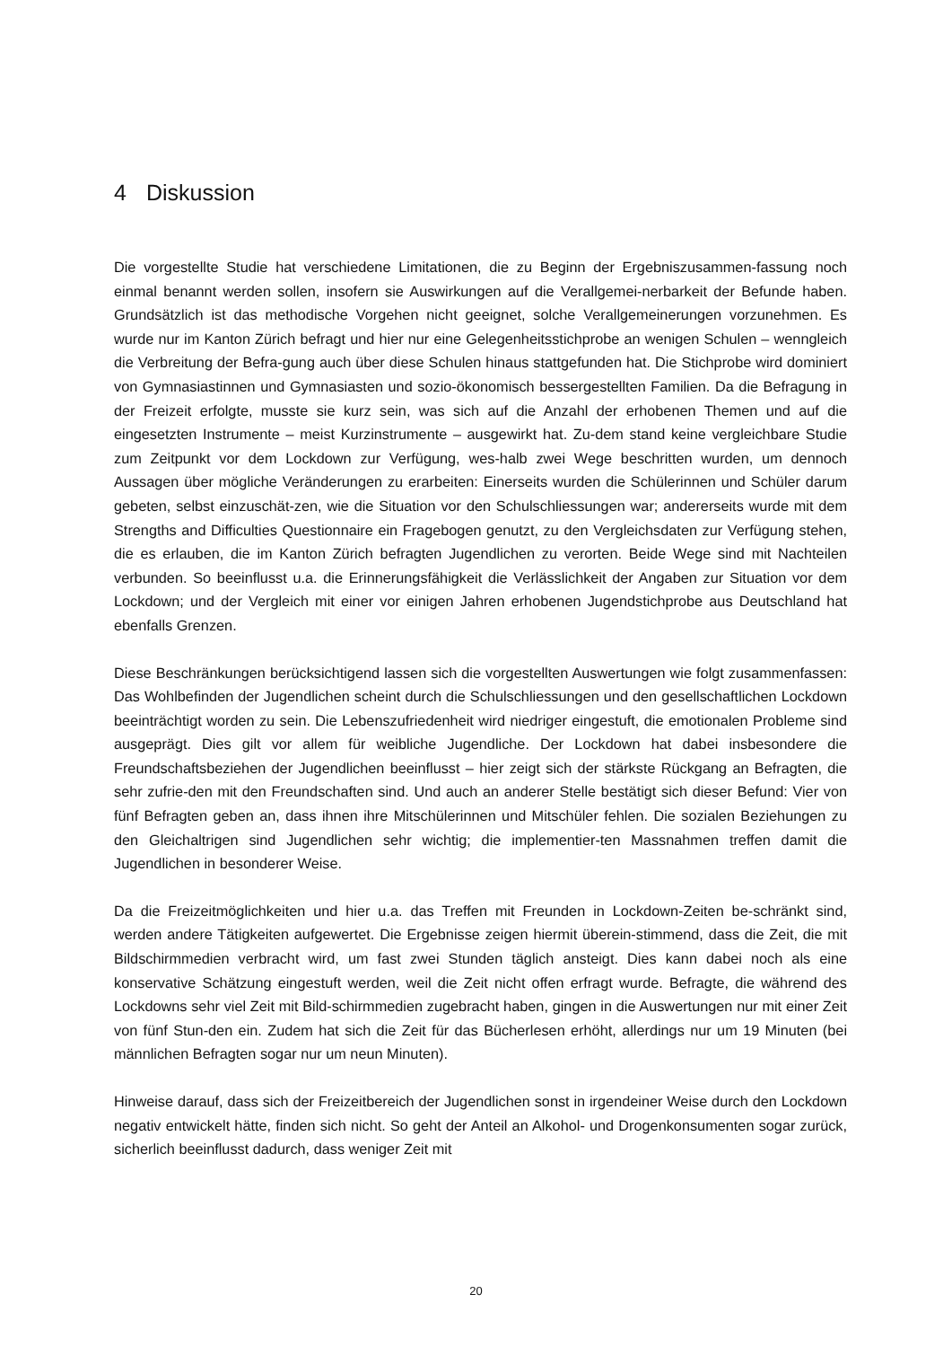4 Diskussion
Die vorgestellte Studie hat verschiedene Limitationen, die zu Beginn der Ergebniszusammen-fassung noch einmal benannt werden sollen, insofern sie Auswirkungen auf die Verallgemei-nerbarkeit der Befunde haben. Grundsätzlich ist das methodische Vorgehen nicht geeignet, solche Verallgemeinerungen vorzunehmen. Es wurde nur im Kanton Zürich befragt und hier nur eine Gelegenheitsstichprobe an wenigen Schulen – wenngleich die Verbreitung der Befra-gung auch über diese Schulen hinaus stattgefunden hat. Die Stichprobe wird dominiert von Gymnasiastinnen und Gymnasiasten und sozio-ökonomisch bessergestellten Familien. Da die Befragung in der Freizeit erfolgte, musste sie kurz sein, was sich auf die Anzahl der erhobenen Themen und auf die eingesetzten Instrumente – meist Kurzinstrumente – ausgewirkt hat. Zu-dem stand keine vergleichbare Studie zum Zeitpunkt vor dem Lockdown zur Verfügung, wes-halb zwei Wege beschritten wurden, um dennoch Aussagen über mögliche Veränderungen zu erarbeiten: Einerseits wurden die Schülerinnen und Schüler darum gebeten, selbst einzuschät-zen, wie die Situation vor den Schulschliessungen war; andererseits wurde mit dem Strengths and Difficulties Questionnaire ein Fragebogen genutzt, zu den Vergleichsdaten zur Verfügung stehen, die es erlauben, die im Kanton Zürich befragten Jugendlichen zu verorten. Beide Wege sind mit Nachteilen verbunden. So beeinflusst u.a. die Erinnerungsfähigkeit die Verlässlichkeit der Angaben zur Situation vor dem Lockdown; und der Vergleich mit einer vor einigen Jahren erhobenen Jugendstichprobe aus Deutschland hat ebenfalls Grenzen.
Diese Beschränkungen berücksichtigend lassen sich die vorgestellten Auswertungen wie folgt zusammenfassen: Das Wohlbefinden der Jugendlichen scheint durch die Schulschliessungen und den gesellschaftlichen Lockdown beeinträchtigt worden zu sein. Die Lebenszufriedenheit wird niedriger eingestuft, die emotionalen Probleme sind ausgeprägt. Dies gilt vor allem für weibliche Jugendliche. Der Lockdown hat dabei insbesondere die Freundschaftsbeziehen der Jugendlichen beeinflusst – hier zeigt sich der stärkste Rückgang an Befragten, die sehr zufrie-den mit den Freundschaften sind. Und auch an anderer Stelle bestätigt sich dieser Befund: Vier von fünf Befragten geben an, dass ihnen ihre Mitschülerinnen und Mitschüler fehlen. Die sozialen Beziehungen zu den Gleichaltrigen sind Jugendlichen sehr wichtig; die implementier-ten Massnahmen treffen damit die Jugendlichen in besonderer Weise.
Da die Freizeitmöglichkeiten und hier u.a. das Treffen mit Freunden in Lockdown-Zeiten be-schränkt sind, werden andere Tätigkeiten aufgewertet. Die Ergebnisse zeigen hiermit überein-stimmend, dass die Zeit, die mit Bildschirmmedien verbracht wird, um fast zwei Stunden täglich ansteigt. Dies kann dabei noch als eine konservative Schätzung eingestuft werden, weil die Zeit nicht offen erfragt wurde. Befragte, die während des Lockdowns sehr viel Zeit mit Bild-schirmmedien zugebracht haben, gingen in die Auswertungen nur mit einer Zeit von fünf Stun-den ein. Zudem hat sich die Zeit für das Bücherlesen erhöht, allerdings nur um 19 Minuten (bei männlichen Befragten sogar nur um neun Minuten).
Hinweise darauf, dass sich der Freizeitbereich der Jugendlichen sonst in irgendeiner Weise durch den Lockdown negativ entwickelt hätte, finden sich nicht. So geht der Anteil an Alkohol- und Drogenkonsumenten sogar zurück, sicherlich beeinflusst dadurch, dass weniger Zeit mit
20